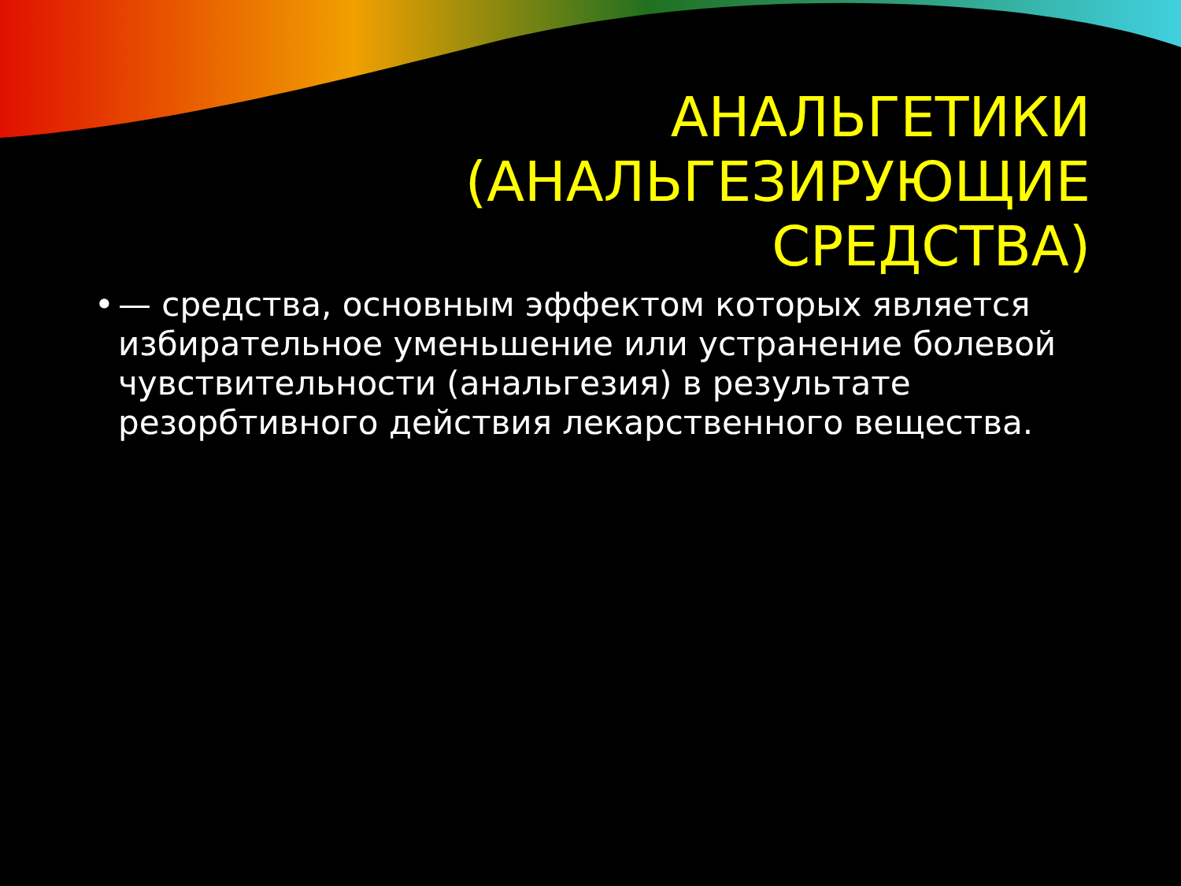АНАЛЬГЕТИКИ
(АНАЛЬГЕЗИРУЮЩИЕ
СРЕДСТВА)
• — средства, основным эффектом которых является избирательное уменьшение или устранение болевой чувствительности (анальгезия) в результате резорбтивного действия лекарственного вещества.